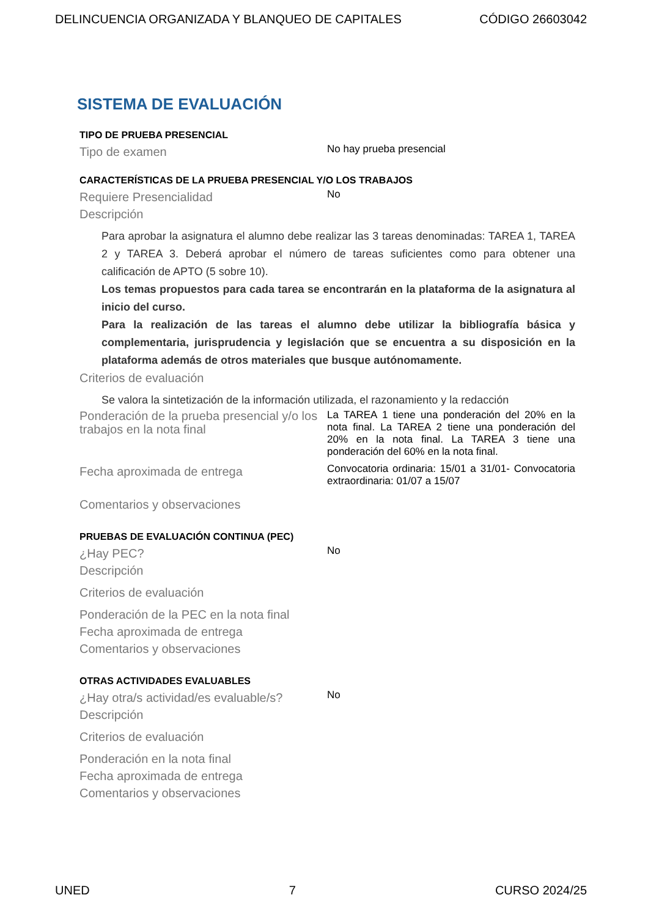DELINCUENCIA ORGANIZADA Y BLANQUEO DE CAPITALES CÓDIGO 26603042
SISTEMA DE EVALUACIÓN
TIPO DE PRUEBA PRESENCIAL
Tipo de examen
No hay prueba presencial
CARACTERÍSTICAS DE LA PRUEBA PRESENCIAL Y/O LOS TRABAJOS
Requiere Presencialidad
No
Descripción
Para aprobar la asignatura el alumno debe realizar las 3 tareas denominadas: TAREA 1, TAREA 2 y TAREA 3. Deberá aprobar el número de tareas suficientes como para obtener una calificación de APTO (5 sobre 10).
Los temas propuestos para cada tarea se encontrarán en la plataforma de la asignatura al inicio del curso.
Para la realización de las tareas el alumno debe utilizar la bibliografía básica y complementaria, jurisprudencia y legislación que se encuentra a su disposición en la plataforma además de otros materiales que busque autónomamente.
Criterios de evaluación
Se valora la sintetización de la información utilizada, el razonamiento y la redacción
Ponderación de la prueba presencial y/o los trabajos en la nota final
La TAREA 1 tiene una ponderación del 20% en la nota final. La TAREA 2 tiene una ponderación del 20% en la nota final. La TAREA 3 tiene una ponderación del 60% en la nota final.
Fecha aproximada de entrega
Convocatoria ordinaria: 15/01 a 31/01- Convocatoria extraordinaria: 01/07 a 15/07
Comentarios y observaciones
PRUEBAS DE EVALUACIÓN CONTINUA (PEC)
¿Hay PEC?
No
Descripción
Criterios de evaluación
Ponderación de la PEC en la nota final
Fecha aproximada de entrega
Comentarios y observaciones
OTRAS ACTIVIDADES EVALUABLES
¿Hay otra/s actividad/es evaluable/s?
No
Descripción
Criterios de evaluación
Ponderación en la nota final
Fecha aproximada de entrega
Comentarios y observaciones
UNED 7 CURSO 2024/25